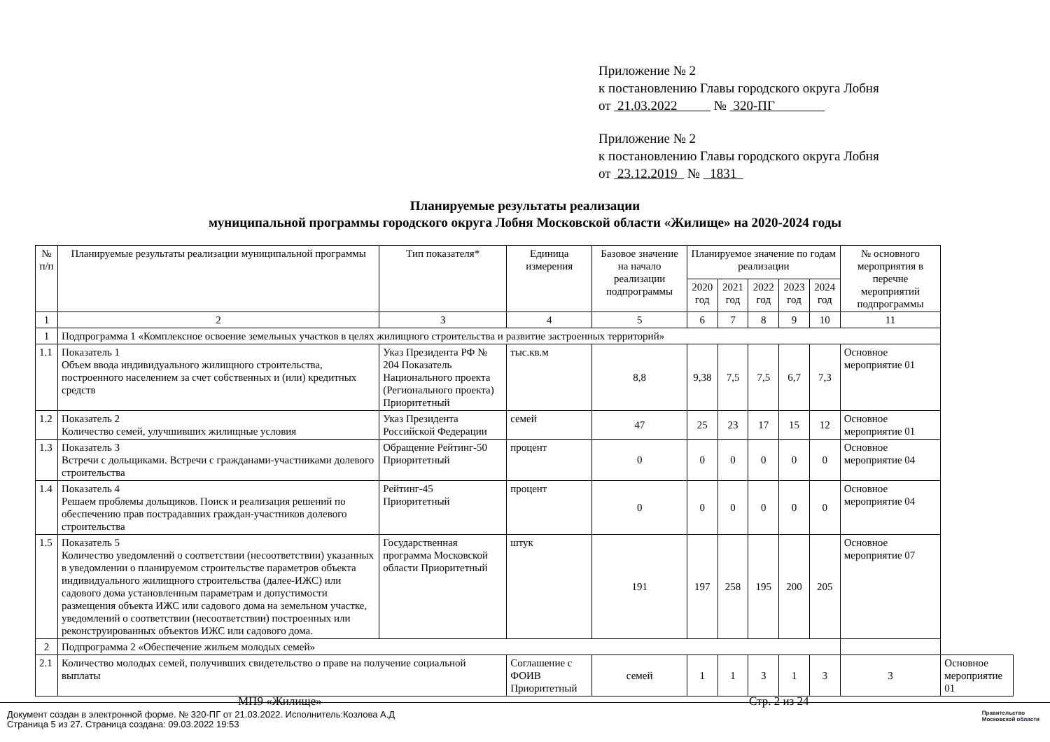Приложение № 2
к постановлению Главы городского округа Лобня
от 21.03.2022 № 320-ПГ
Приложение № 2
к постановлению Главы городского округа Лобня
от 23.12.2019 № 1831
Планируемые результаты реализации
муниципальной программы городского округа Лобня Московской области «Жилище» на 2020-2024 годы
| № п/п | Планируемые результаты реализации муниципальной программы | Тип показателя* | Единица измерения | Базовое значение на начало реализации подпрограммы | Планируемое значение по годам реализации | | | | | № основного мероприятия в перечне мероприятий подпрограммы | |
| --- | --- | --- | --- | --- | --- | --- | --- | --- | --- | --- | --- |
| | | | | | 2020 год | 2021 год | 2022 год | 2023 год | 2024 год | | |
| 1 | 2 | 3 | 4 | 5 | 6 | 7 | 8 | 9 | 10 | 11 | |
| 1 | Подпрограмма 1 «Комплексное освоение земельных участков в целях жилищного строительства и развитие застроенных территорий» | | | | | | | | | | |
| 1.1 | Показатель 1 Объем ввода индивидуального жилищного строительства, построенного населением за счет собственных и (или) кредитных средств | Указ Президента РФ № 204 Показатель Национального проекта (Регионального проекта) Приоритетный | тыс.кв.м | 8,8 | 9,38 | 7,5 | 7,5 | 6,7 | 7,3 | Основное мероприятие 01 | |
| 1.2 | Показатель 2 Количество семей, улучшивших жилищные условия | Указ Президента Российской Федерации | семей | 47 | 25 | 23 | 17 | 15 | 12 | Основное мероприятие 01 | |
| 1.3 | Показатель 3 Встречи с дольщиками. Встречи с гражданами-участниками долевого строительства | Обращение Рейтинг-50 Приоритетный | процент | 0 | 0 | 0 | 0 | 0 | 0 | Основное мероприятие 04 | |
| 1.4 | Показатель 4 Решаем проблемы дольщиков. Поиск и реализация решений по обеспечению прав пострадавших граждан-участников долевого строительства | Рейтинг-45 Приоритетный | процент | 0 | 0 | 0 | 0 | 0 | 0 | Основное мероприятие 04 | |
| 1.5 | Показатель 5 Количество уведомлений о соответствии (несоответствии) указанных в уведомлении о планируемом строительстве параметров объекта индивидуального жилищного строительства (далее-ИЖС) или садового дома установленным параметрам и допустимости размещения объекта ИЖС или садового дома на земельном участке, уведомлений о соответствии (несоответствии) построенных или реконструированных объектов ИЖС или садового дома. | Государственная программа Московской области Приоритетный | штук | 191 | 197 | 258 | 195 | 200 | 205 | Основное мероприятие 07 | |
| 2 | Подпрограмма 2 «Обеспечение жильем молодых семей» | | | | | | | | | | |
| 2.1 | Количество молодых семей, получивших свидетельство о праве на получение социальной выплаты | | Соглашение с ФОИВ Приоритетный | семей | 1 | 1 | 3 | 1 | 3 | 3 | Основное мероприятие 01 |
МП9 «Жилище» Стр. 2 из 24
Документ создан в электронной форме. № 320-ПГ от 21.03.2022. Исполнитель:Козлова А.Д
Страница 5 из 27. Страница создана: 09.03.2022 19:53
Правительство
Московской области